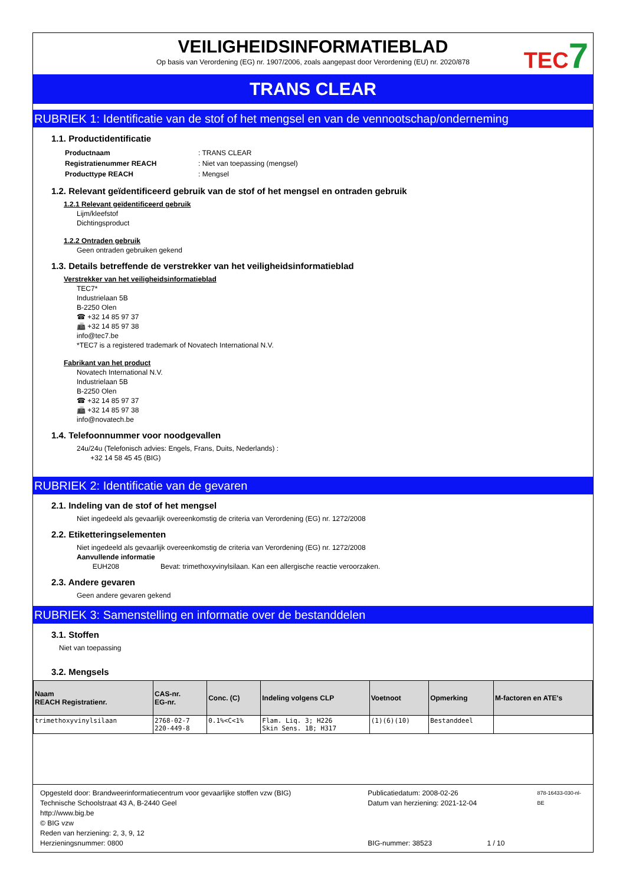VEILIGHEIDSINFORMATIEBLAD
Op basis van Verordening (EG) nr. 1907/2006, zoals aangepast door Verordening (EU) nr. 2020/878
TEC7
TRANS CLEAR
RUBRIEK 1: Identificatie van de stof of het mengsel en van de vennootschap/onderneming
1.1. Productidentificatie
| Productnaam | : TRANS CLEAR |
| Registratienummer REACH | : Niet van toepassing (mengsel) |
| Producttype REACH | : Mengsel |
1.2. Relevant geïdentificeerd gebruik van de stof of het mengsel en ontraden gebruik
1.2.1 Relevant geïdentificeerd gebruik
Lijm/kleefstof
Dichtingsproduct
1.2.2 Ontraden gebruik
Geen ontraden gebruiken gekend
1.3. Details betreffende de verstrekker van het veiligheidsinformatieblad
Verstrekker van het veiligheidsinformatieblad
TEC7*
Industrielaan 5B
B-2250 Olen
☎ +32 14 85 97 37
📠 +32 14 85 97 38
info@tec7.be
*TEC7 is a registered trademark of Novatech International N.V.
Fabrikant van het product
Novatech International N.V.
Industrielaan 5B
B-2250 Olen
☎ +32 14 85 97 37
📠 +32 14 85 97 38
info@novatech.be
1.4. Telefoonnummer voor noodgevallen
24u/24u (Telefonisch advies: Engels, Frans, Duits, Nederlands) :
+32 14 58 45 45 (BIG)
RUBRIEK 2: Identificatie van de gevaren
2.1. Indeling van de stof of het mengsel
Niet ingedeeld als gevaarlijk overeenkomstig de criteria van Verordening (EG) nr. 1272/2008
2.2. Etiketteringselementen
Niet ingedeeld als gevaarlijk overeenkomstig de criteria van Verordening (EG) nr. 1272/2008
Aanvullende informatie
EUH208 Bevat: trimethoxyvinylsilaan. Kan een allergische reactie veroorzaken.
2.3. Andere gevaren
Geen andere gevaren gekend
RUBRIEK 3: Samenstelling en informatie over de bestanddelen
3.1. Stoffen
Niet van toepassing
3.2. Mengsels
| Naam REACH Registratienr. | CAS-nr. EG-nr. | Conc. (C) | Indeling volgens CLP | Voetnoot | Opmerking | M-factoren en ATE's |
| --- | --- | --- | --- | --- | --- | --- |
| trimethoxyvinylsilaan | 2768-02-7 220-449-8 | 0.1%<C<1% | Flam. Liq. 3; H226 Skin Sens. 1B; H317 | (1)(6)(10) | Bestanddeel | |
Opgesteld door: Brandweerinformatiecentrum voor gevaarlijke stoffen vzw (BIG)
Technische Schoolstraat 43 A, B-2440 Geel
http://www.big.be
© BIG vzw
Reden van herziening: 2, 3, 9, 12
Herzieningsnummer: 0800
Publicatiedatum: 2008-02-26
Datum van herziening: 2021-12-04
BIG-nummer: 38523 1 / 10
878-16433-030-nl-BE